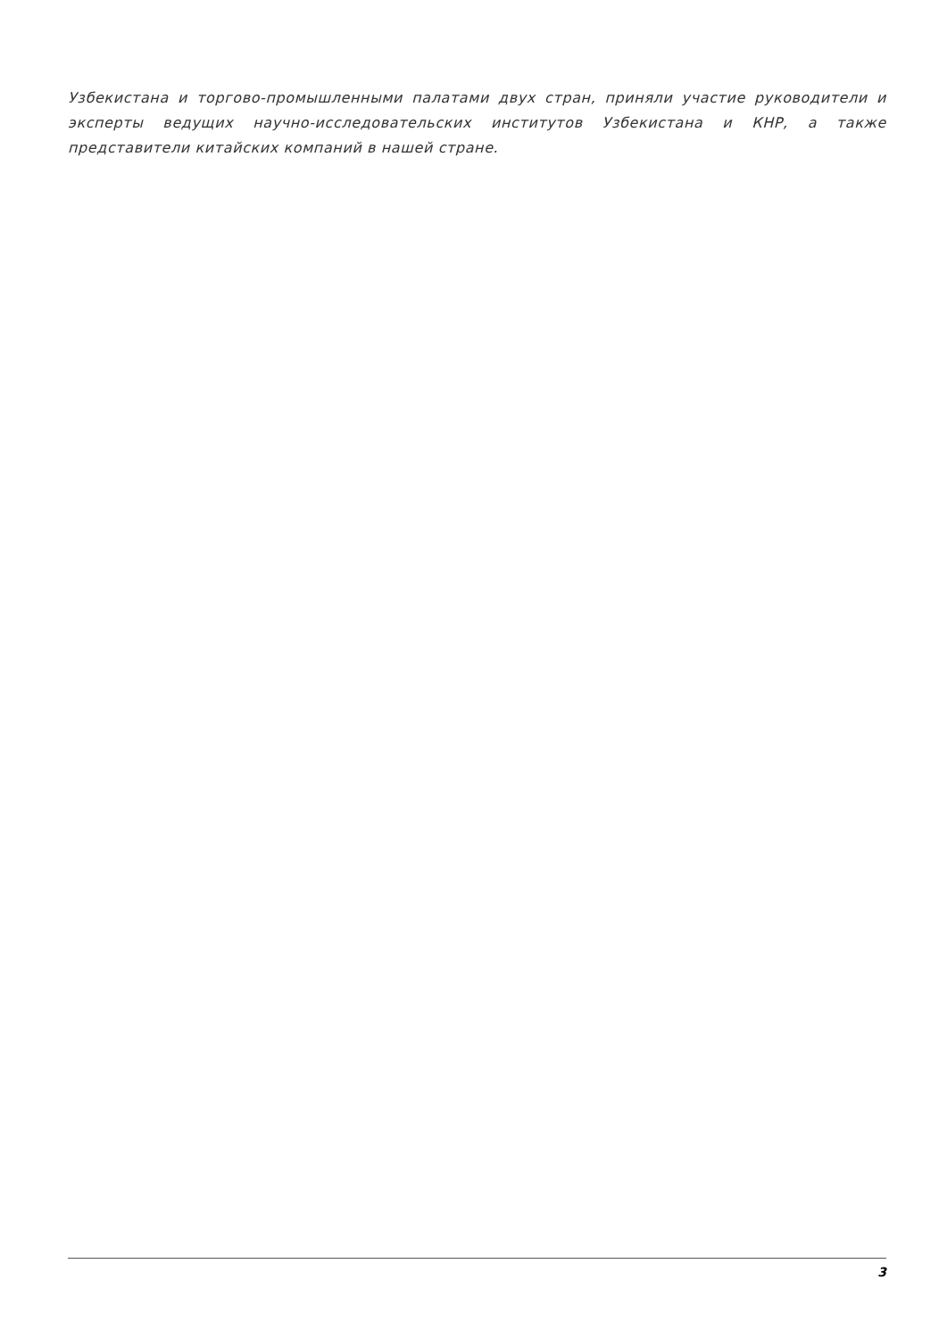Узбекистана и торгово-промышленными палатами двух стран, приняли участие руководители и эксперты ведущих научно-исследовательских институтов Узбекистана и КНР, а также представители китайских компаний в нашей стране.
3